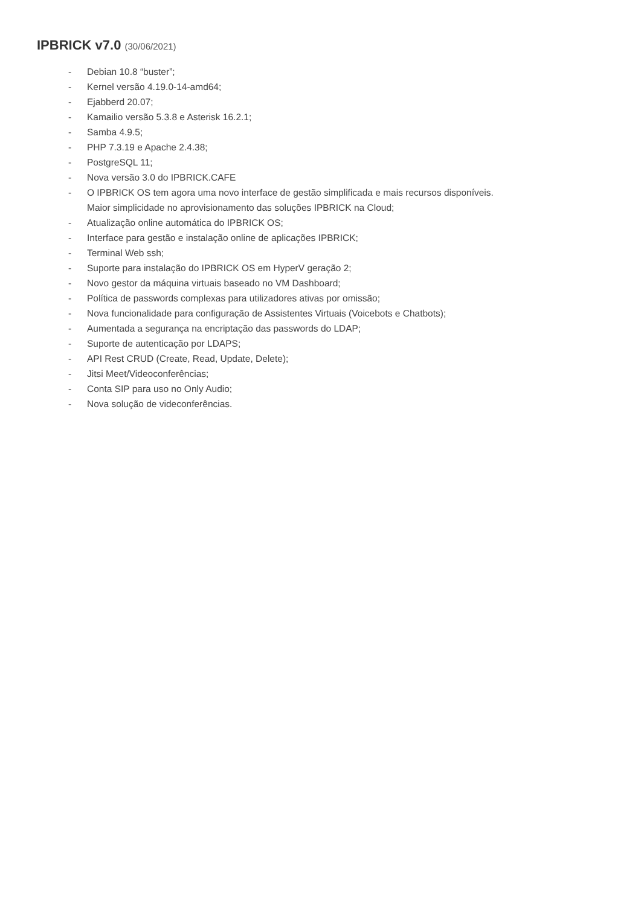IPBRICK v7.0 (30/06/2021)
- Debian 10.8 “buster”;
- Kernel versão 4.19.0-14-amd64;
- Ejabberd 20.07;
- Kamailio versão 5.3.8 e Asterisk 16.2.1;
- Samba 4.9.5;
- PHP 7.3.19 e Apache 2.4.38;
- PostgreSQL 11;
- Nova versão 3.0 do IPBRICK.CAFE
- O IPBRICK OS tem agora uma novo interface de gestão simplificada e mais recursos disponíveis.
Maior simplicidade no aprovisionamento das soluções IPBRICK na Cloud;
- Atualização online automática do IPBRICK OS;
- Interface para gestão e instalação online de aplicações IPBRICK;
- Terminal Web ssh;
- Suporte para instalação do IPBRICK OS em HyperV geração 2;
- Novo gestor da máquina virtuais baseado no VM Dashboard;
- Política de passwords complexas para utilizadores ativas por omissão;
- Nova funcionalidade para configuração de Assistentes Virtuais (Voicebots e Chatbots);
- Aumentada a segurança na encriptação das passwords do LDAP;
- Suporte de autenticação por LDAPS;
- API Rest CRUD (Create, Read, Update, Delete);
- Jitsi Meet/Videoconferências;
- Conta SIP para uso no Only Audio;
- Nova solução de videconferências.